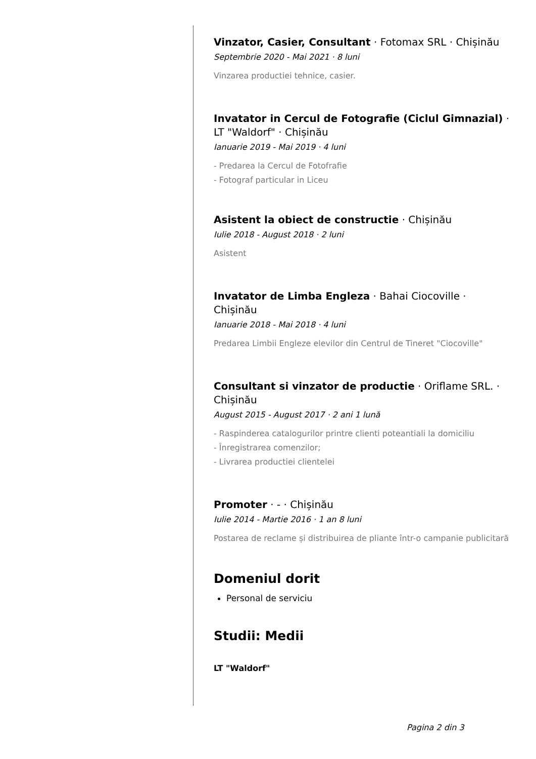Vinzator, Casier, Consultant · Fotomax SRL · Chișinău
Septembrie 2020 - Mai 2021 · 8 luni
Vinzarea productiei tehnice, casier.
Invatator in Cercul de Fotografie (Ciclul Gimnazial) · LT "Waldorf" · Chișinău
Ianuarie 2019 - Mai 2019 · 4 luni
- Predarea la Cercul de Fotofrafie
- Fotograf particular in Liceu
Asistent la obiect de constructie · Chișinău
Iulie 2018 - August 2018 · 2 luni
Asistent
Invatator de Limba Engleza · Bahai Ciocoville · Chișinău
Ianuarie 2018 - Mai 2018 · 4 luni
Predarea Limbii Engleze elevilor din Centrul de Tineret "Ciocoville"
Consultant si vinzator de productie · Oriflame SRL. · Chișinău
August 2015 - August 2017 · 2 ani 1 lună
- Raspinderea catalogurilor printre clienti poteantiali la domiciliu
- Înregistrarea comenzilor;
- Livrarea productiei clientelei
Promoter · - · Chișinău
Iulie 2014 - Martie 2016 · 1 an 8 luni
Postarea de reclame și distribuirea de pliante într-o campanie publicitară
Domeniul dorit
Personal de serviciu
Studii: Medii
LT "Waldorf"
Pagina 2 din 3